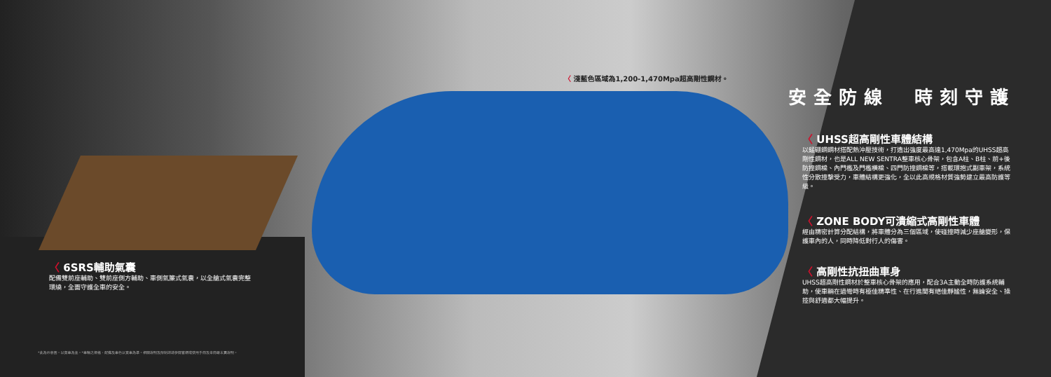〈 淺藍色區域為1,200-1,470Mpa超高剛性鋼材。
安全防線　時刻守護
〈 UHSS超高剛性車體結構
以錳硼鋼鋼材搭配熱沖壓技術，打造出強度最高達1,470Mpa的UHSS超高剛性鋼材，也是ALL NEW SENTRA整車核心骨架，包含A柱、B柱、前+後防撞鋼樑、內門檻及門檻橫樑、四門防撞鋼樑等，搭載環抱式副車架，系統性分散撞擊受力，車體結構更強化，全以此高規格材質強勢建立最高防護等級。
〈 ZONE BODY可潰縮式高剛性車體
經由精密計算分配結構，將車體分為三個區域，使碰撞時減少座艙變形，保護車內的人，同時降低對行人的傷害。
〈 高剛性抗扭曲車身
UHSS超高剛性鋼材於整車核心骨架的應用，配合3A主動全時防護系統輔助，使車輛在過彎時有極佳精準性、在行進間有絕佳靜謐性，無論安全、操控與舒適都大幅提升。
〈 6SRS輔助氣囊
配備雙前座輔助、雙前座側方輔助、車側氣簾式氣囊，以全艙式氣囊完整環繞，全面守護全車的安全。
*此為示意圖，以實車為主。*車輛之規格、配備及車色以實車為準。相關說明及限制詳請參閱官網或使用手冊及本冊最末頁說明。